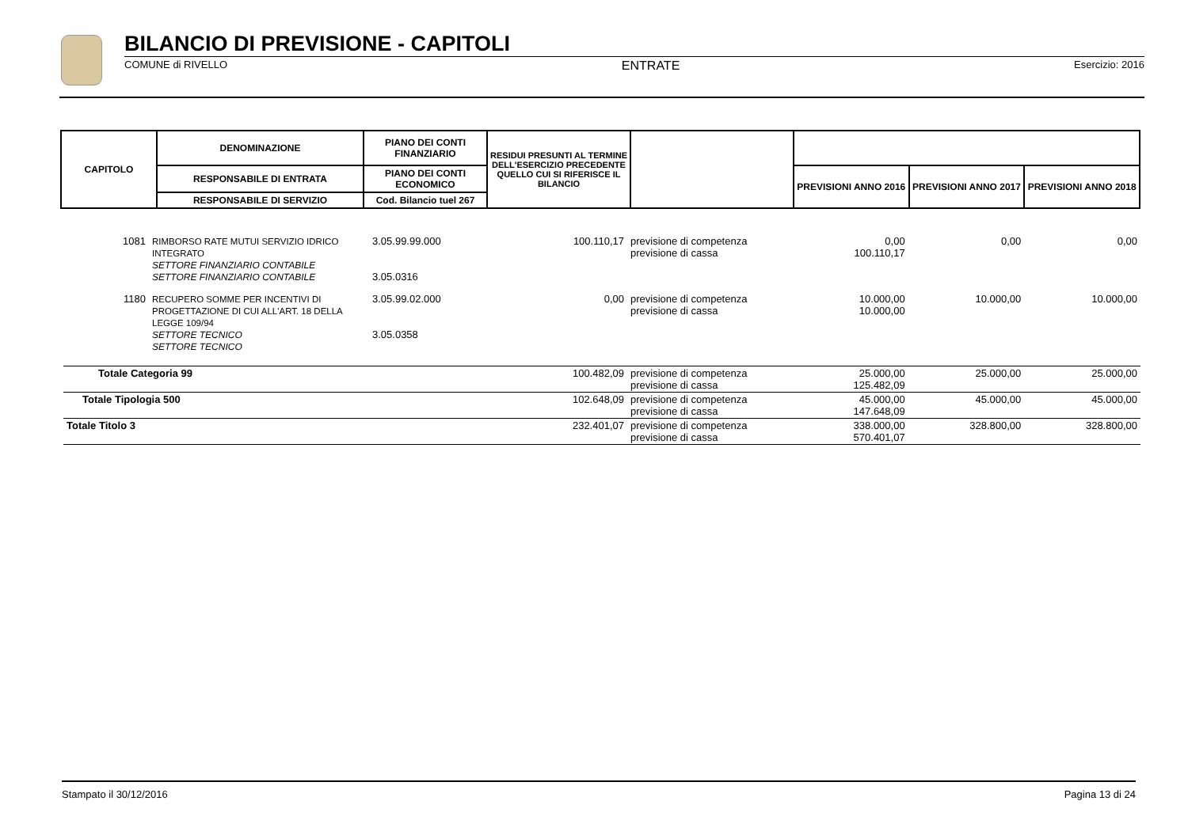BILANCIO DI PREVISIONE - CAPITOLI
COMUNE di RIVELLO ENTRATE Esercizio: 2016
| CAPITOLO | DENOMINAZIONE | PIANO DEI CONTI FINANZIARIO | RESIDUI PRESUNTI AL TERMINE DELL'ESERCIZIO PRECEDENTE QUELLO CUI SI RIFERISCE IL BILANCIO | | | | |
| | RESPONSABILE DI ENTRATA | PIANO DEI CONTI ECONOMICO | | | PREVISIONI ANNO 2016 | PREVISIONI ANNO 2017 | PREVISIONI ANNO 2018 |
| | RESPONSABILE DI SERVIZIO | Cod. Bilancio tuel 267 | | | | | |
| 1081 | RIMBORSO RATE MUTUI SERVIZIO IDRICO INTEGRATO SETTORE FINANZIARIO CONTABILE SETTORE FINANZIARIO CONTABILE | 3.05.99.99.000 3.05.0316 | 100.110,17 | previsione di competenza previsione di cassa | 0,00 100.110,17 | 0,00 | 0,00 |
| 1180 | RECUPERO SOMME PER INCENTIVI DI PROGETTAZIONE DI CUI ALL'ART. 18 DELLA LEGGE 109/94 SETTORE TECNICO SETTORE TECNICO | 3.05.99.02.000 3.05.0358 | 0,00 | previsione di competenza previsione di cassa | 10.000,00 10.000,00 | 10.000,00 | 10.000,00 |
| Totale Categoria 99 | | | 100.482,09 | previsione di competenza previsione di cassa | 25.000,00 125.482,09 | 25.000,00 | 25.000,00 |
| Totale Tipologia 500 | | | 102.648,09 | previsione di competenza previsione di cassa | 45.000,00 147.648,09 | 45.000,00 | 45.000,00 |
| Totale Titolo 3 | | | 232.401,07 | previsione di competenza previsione di cassa | 338.000,00 570.401,07 | 328.800,00 | 328.800,00 |
Stampato il 30/12/2016 Pagina 13 di 24